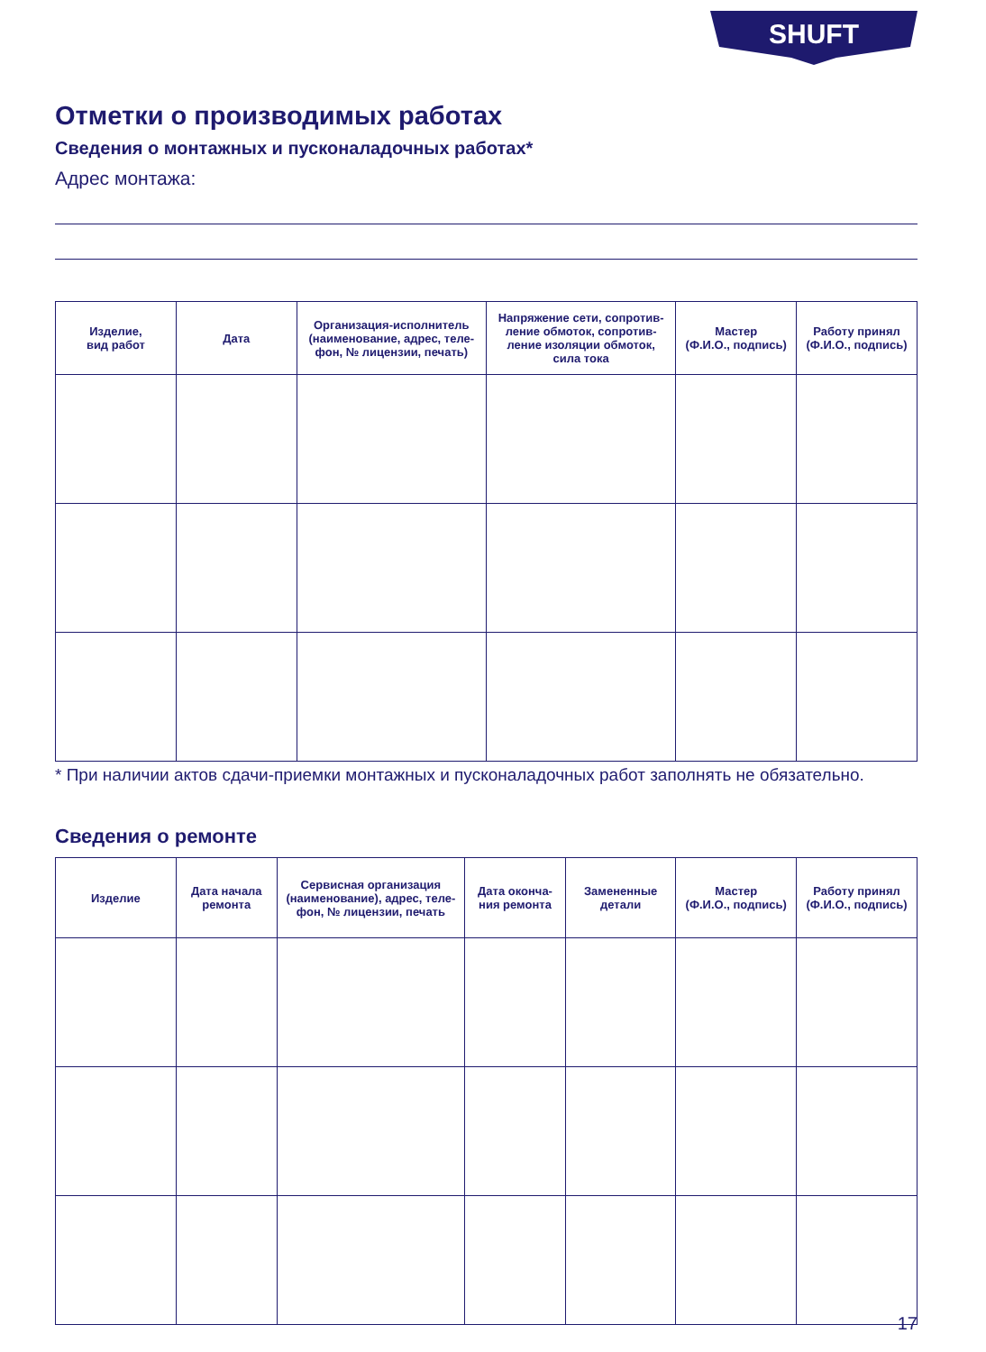SHUFT
Отметки о производимых работах
Сведения о монтажных и пусконаладочных работах*
Адрес монтажа:
| Изделие, вид работ | Дата | Организация-исполнитель (наименование, адрес, теле-фон, № лицензии, печать) | Напряжение сети, сопротив-ление обмоток, сопротив-ление изоляции обмоток, сила тока | Мастер (Ф.И.О., подпись) | Работу принял (Ф.И.О., подпись) |
| --- | --- | --- | --- | --- | --- |
* При наличии актов сдачи-приемки монтажных и пусконаладочных работ заполнять не обязательно.
Сведения о ремонте
| Изделие | Дата начала ремонта | Сервисная организация (наименование), адрес, теле-фон, № лицензии, печать | Дата оконча-ния ремонта | Замененные детали | Мастер (Ф.И.О., подпись) | Работу принял (Ф.И.О., подпись) |
| --- | --- | --- | --- | --- | --- | --- |
17